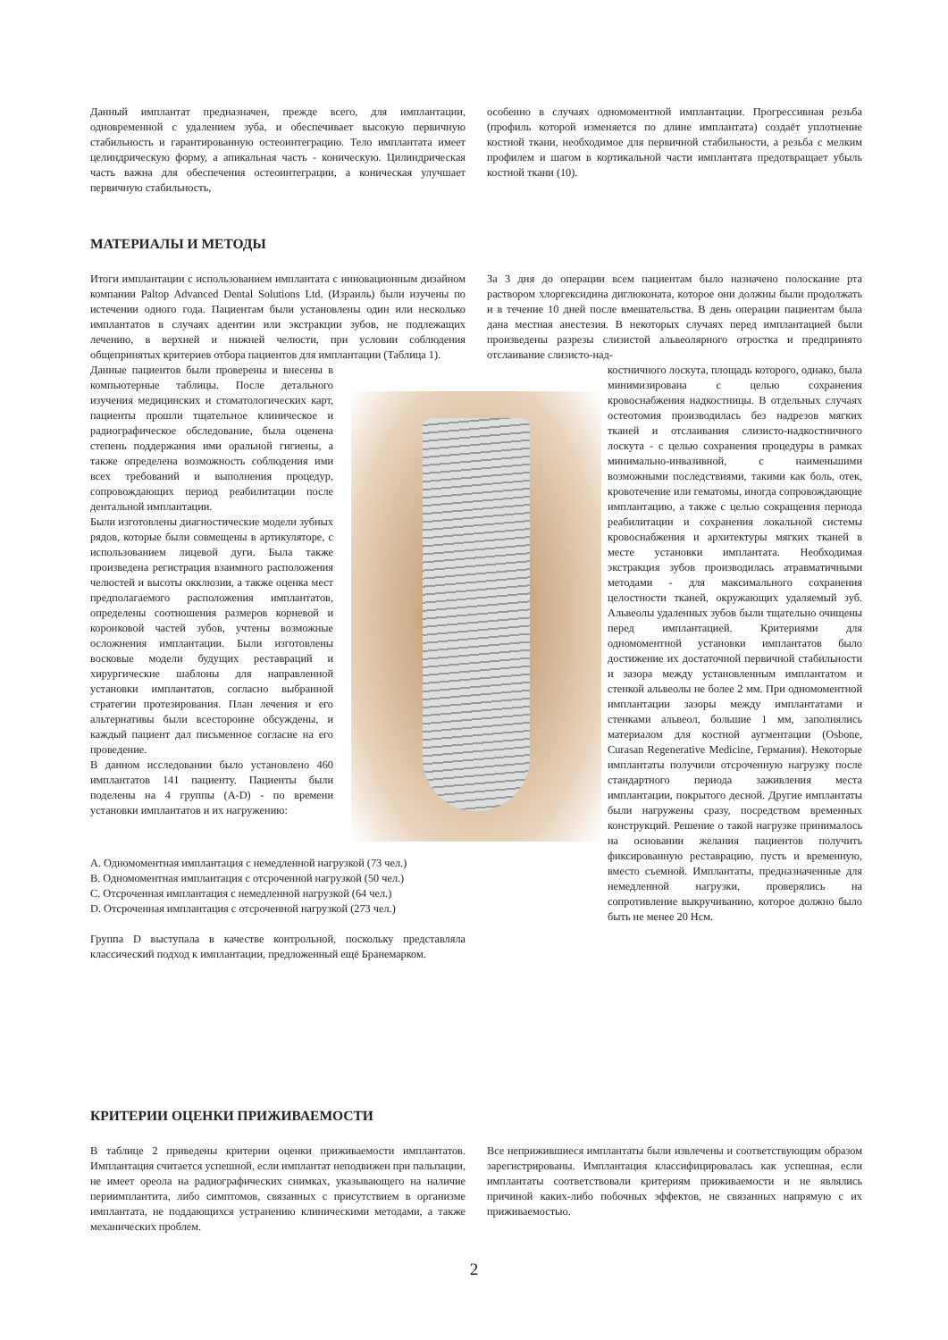Данный имплантат предназначен, прежде всего, для имплантации, одновременной с удалением зуба, и обеспечивает высокую первичную стабильность и гарантированную остеоинтеграцию. Тело имплантата имеет целиндрическую форму, а апикальная часть - коническую. Цилиндрическая часть важна для обеспечения остеоинтеграции, а коническая улучшает первичную стабильность,
особенно в случаях одномоментной имплантации. Прогрессивная резьба (профиль которой изменяется по длине имплантата) создаёт уплотнение костной ткани, необходимое для первичной стабильности, а резьба с мелким профилем и шагом в кортикальной части имплантата предотвращает убыль костной ткани (10).
МАТЕРИАЛЫ И МЕТОДЫ
Итоги имплантации с использованием имплантата с инновационным дизайном компании Paltop Advanced Dental Solutions Ltd. (Израиль) были изучены по истечении одного года. Пациентам были установлены один или несколько имплантатов в случаях адентии или экстракции зубов, не подлежащих лечению, в верхней и нижней челюсти, при условии соблюдения общепринятых критериев отбора пациентов для имплантации (Таблица 1).
Данные пациентов были проверены и внесены в компьютерные таблицы. После детального изучения медицинских и стоматологических карт, пациенты прошли тщательное клиническое и радиографическое обследование, была оценена степень поддержания ими оральной гигиены, а также определена возможность соблюдения ими всех требований и выполнения процедур, сопровождающих период реабилитации после дентальной имплантации.
Были изготовлены диагностические модели зубных рядов, которые были совмещены в артикуляторе, с использованием лицевой дуги. Была также произведена регистрация взаимного расположения челюстей и высоты окклюзии, а также оценка мест предполагаемого расположения имплантатов, определены соотношения размеров корневой и коронковой частей зубов, учтены возможные осложнения имплантации. Были изготовлены восковые модели будущих реставраций и хирургические шаблоны для направленной установки имплантатов, согласно выбранной стратегии протезирования. План лечения и его альтернативы были всесторонне обсуждены, и каждый пациент дал письменное согласие на его проведение.
В данном исследовании было установлено 460 имплантатов 141 пациенту. Пациенты были поделены на 4 группы (A-D) - по времени установки имплантатов и их нагружению:
A. Одномоментная имплантация с немедленной нагрузкой (73 чел.)
B. Одномоментная имплантация с отсроченной нагрузкой (50 чел.)
C. Отсроченная имплантация с немедленной нагрузкой (64 чел.)
D. Отсроченная имплантация с отсроченной нагрузкой (273 чел.)
Группа D выступала в качестве контрольной, поскольку представляла классический подход к имплантации, предложенный ещё Бранемарком.
За 3 дня до операции всем пациентам было назначено полоскание рта раствором хлоргексидина диглюконата, которое они должны были продолжать и в течение 10 дней после вмешательства. В день операции пациентам была дана местная анестезия. В некоторых случаях перед имплантацией были произведены разрезы слизистой альвеолярного отростка и предпринято отслаивание слизисто-над-
костничного лоскута, площадь которого, однако, была минимизирована с целью сохранения кровоснабжения надкостницы. В отдельных случаях остеотомия производилась без надрезов мягких тканей и отслаивания слизисто-надкостничного лоскута - с целью сохранения процедуры в рамках минимально-инвазивной, с наименьшими возможными последствиями, такими как боль, отек, кровотечение или гематомы, иногда сопровождающие имплантацию, а также с целью сокращения периода реабилитации и сохранения локальной системы кровоснабжения и архитектуры мягких тканей в месте установки имплантата. Необходимая экстракция зубов производилась атравматичными методами - для максимального сохранения целостности тканей, окружающих удаляемый зуб. Альвеолы удаленных зубов были тщательно очищены перед имплантацией. Критериями для одномоментной установки имплантатов было достижение их достаточной первичной стабильности и зазора между установленным имплантатом и стенкой альвеолы не более 2 мм. При одномоментной имплантации зазоры между имплантатами и стенками альвеол, большие 1 мм, заполнялись материалом для костной аугментации (Osbone, Curasan Regenerative Medicine, Германия). Некоторые имплантаты получили отсроченную нагрузку после стандартного периода заживления места имплантации, покрытого десной. Другие имплантаты были нагружены сразу, посредством временных конструкций. Решение о такой нагрузке принималось на основании желания пациентов получить фиксированную реставрацию, пусть и временную, вместо съемной. Имплантаты, предназначенные для немедленной нагрузки, проверялись на сопротивление выкручиванию, которое должно было быть не менее 20 Нсм.
КРИТЕРИИ ОЦЕНКИ ПРИЖИВАЕМОСТИ
В таблице 2 приведены критерии оценки приживаемости имплантатов. Имплантация считается успешной, если имплантат неподвижен при пальпации, не имеет ореола на радиографических снимках, указывающего на наличие периимплантита, либо симптомов, связанных с присутствием в организме имплантата, не поддающихся устранению клиническими методами, а также механических проблем.
Все неприжившиеся имплантаты были извлечены и соответствующим образом зарегистрированы. Имплантация классифицировалась как успешная, если имплантаты соответствовали критериям приживаемости и не являлись причиной каких-либо побочных эффектов, не связанных напрямую с их приживаемостью.
2